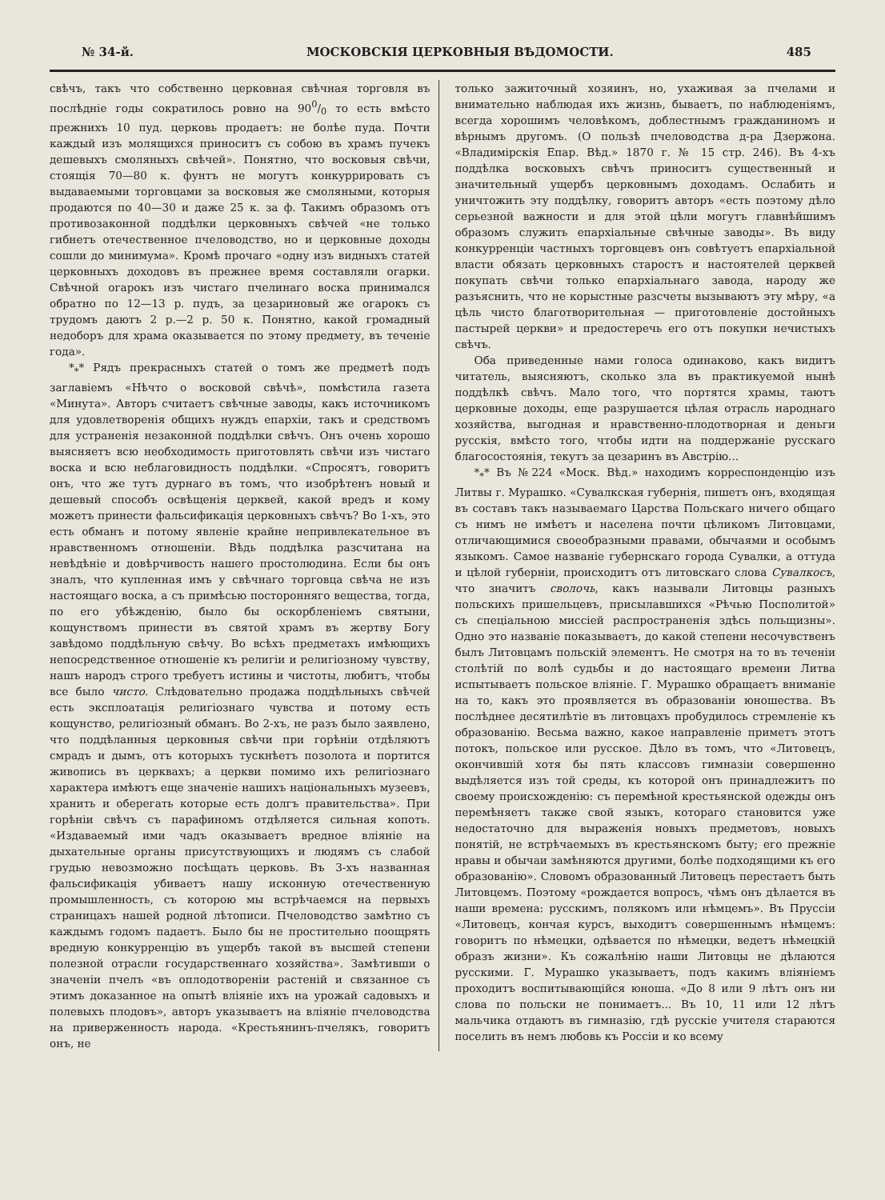№ 34-й. МОСКОВСКІЯ ЦЕРКОВНЫЯ ВѢДОМОСТИ. 485
свѣчъ, такъ что собственно церковная свѣчная торговля въ послѣдніе годы сократилось ровно на 900/0 то есть вмѣсто прежнихъ 10 пуд. церковь продаетъ: не болѣе пуда. Почти каждый изъ молящихся приноситъ съ собою въ храмъ пучекъ дешевыхъ смоляныхъ свѣчей». Понятно, что восковыя свѣчи, стоящія 70—80 к. фунтъ не могутъ конкуррировать съ выдаваемыми торговцами за восковыя же смоляными, которыя продаются по 40—30 и даже 25 к. за ф. Такимъ образомъ отъ противозаконной поддѣлки церковныхъ свѣчей «не только гибнетъ отечественное пчеловодство, но и церковные доходы сошли до минимума». Кромѣ прочаго «одну изъ видныхъ статей церковныхъ доходовъ въ прежнее время составляли огарки. Свѣчной огарокъ изъ чистаго пчелинаго воска принимался обратно по 12—13 р. пудъ, за цезариновый же огарокъ съ трудомъ даютъ 2 р.—2 р. 50 к. Понятно, какой громадный недоборъ для храма оказывается по этому предмету, въ теченіе года».
*<sub>*</sub>* Рядъ прекрасныхъ статей о томъ же предметѣ подъ заглавіемъ «Нѣчто о восковой свѣчѣ», помѣстила газета «Минута». Авторъ считаетъ свѣчные заводы, какъ источникомъ для удовлетворенія общихъ нуждъ епархіи, такъ и средствомъ для устраненія незаконной поддѣлки свѣчъ. Онъ очень хорошо выясняетъ всю необходимость приготовлять свѣчи изъ чистаго воска и всю неблаговидность поддѣлки. «Спросятъ, говоритъ онъ, что же тутъ дурнаго въ томъ, что изобрѣтенъ новый и дешевый способъ освѣщенія церквей, какой вредъ и кому можетъ принести фальсификація церковныхъ свѣчъ? Во 1-хъ, это есть обманъ и потому явленіе крайне непривлекательное въ нравственномъ отношеніи. Вѣдь поддѣлка разсчитана на невѣдѣніе и довѣрчивость нашего простолюдина. Если бы онъ зналъ, что купленная имъ у свѣчнаго торговца свѣча не изъ настоящаго воска, а съ примѣсью посторонняго вещества, тогда, по его убѣжденію, было бы оскорбленіемъ святыни, кощунствомъ принести въ святой храмъ въ жертву Богу завѣдомо поддѣльную свѣчу. Во всѣхъ предметахъ имѣющихъ непосредственное отношеніе къ религіи и религіозному чувству, нашъ народъ строго требуетъ истины и чистоты, любитъ, чтобы все было чисто. Слѣдовательно продажа поддѣльныхъ свѣчей есть эксплоатація религіознаго чувства и потому есть кощунство, религіозный обманъ. Во 2-хъ, не разъ было заявлено, что поддѣланныя церковныя свѣчи при горѣніи отдѣляютъ смрадъ и дымъ, отъ которыхъ тускнѣетъ позолота и портится живопись въ церквахъ; а церкви помимо ихъ религіознаго характера имѣютъ еще значеніе нашихъ національныхъ музеевъ, хранить и оберегать которые есть долгъ правительства». При горѣніи свѣчъ съ парафиномъ отдѣляется сильная копоть. «Издаваемый ими чадъ оказываетъ вредное вліяніе на дыхательные органы присутствующихъ и людямъ съ слабой грудью невозможно посѣщать церковь. Въ 3-хъ названная фальсификація убиваетъ нашу исконную отечественную промышленность, съ которою мы встрѣчаемся на первыхъ страницахъ нашей родной лѣтописи. Пчеловодство замѣтно съ каждымъ годомъ падаетъ. Было бы не простительно поощрять вредную конкурренцію въ ущербъ такой въ высшей степени полезной отрасли государственнаго хозяйства». Замѣтивши о значеніи пчелъ «въ оплодотвореніи растеній и связанное съ этимъ доказанное на опытѣ вліяніе ихъ на урожай садовыхъ и полевыхъ плодовъ», авторъ указываетъ на вліяніе пчеловодства на привержeнность народа. «Крестьянинъ-пчелякъ, говоритъ онъ, не
только зажиточный хозяинъ, но, ухаживая за пчелами и внимательно наблюдая ихъ жизнь, бываетъ, по наблюденіямъ, всегда хорошимъ человѣкомъ, доблестнымъ гражданиномъ и вѣрнымъ другомъ. (О пользѣ пчеловодства д-ра Дзержона. «Владимірскія Епар. Вѣд.» 1870 г. № 15 стр. 246). Въ 4-хъ поддѣлка восковыхъ свѣчъ приноситъ существенный и значительный ущербъ церковнымъ доходамъ. Ослабить и уничтожить эту поддѣлку, говоритъ авторъ «есть поэтому дѣло серьезной важности и для этой цѣли могутъ главнѣйшимъ образомъ служить епархіальные свѣчные заводы». Въ виду конкурренціи частныхъ торговцевъ онъ совѣтуетъ епархіальной власти обязать церковныхъ старостъ и настоятелей церквей покупать свѣчи только епархіальнаго завода, народу же разъяснить, что не корыстные разсчеты вызываютъ эту мѣру, «а цѣль чисто благотворительная — приготовленіе достойныхъ пастырей церкви» и предостеречь его отъ покупки нечистыхъ свѣчъ.
Оба приведенные нами голоса одинаково, какъ видитъ читатель, выясняютъ, сколько зла въ практикуемой нынѣ поддѣлкѣ свѣчъ. Мало того, что портятся храмы, таютъ церковные доходы, еще разрушается цѣлая отрасль народнаго хозяйства, выгодная и нравственно-плодотворная и деньги русскія, вмѣсто того, чтобы идти на поддержаніе русскаго благосостоянія, текутъ за цезаринъ въ Австрію...
*<sub>*</sub>* Въ №224 «Моск. Вѣд.» находимъ корреспонденцію изъ Литвы г. Мурашко. «Сувалкская губернія, пишетъ онъ, входящая въ составъ такъ называемаго Царства Польскаго ничего общаго съ нимъ не имѣетъ и населена почти цѣликомъ Литовцами, отличающимися своеобразными правами, обычаями и особымъ языкомъ. Самое названіе губернскаго города Сувалки, а оттуда и цѣлой губерніи, происходитъ отъ литовскаго слова Сувалкосъ, что значитъ сволочь, какъ называли Литовцы разныхъ польскихъ пришельцевъ, присылавшихся «Рѣчью Посполитой» съ спеціальною миссіей распространенія здѣсь польщизны». Одно это названіе показываетъ, до какой степени несочувственъ былъ Литовцамъ польскій элементъ. Не смотря на то въ теченіи столѣтій по волѣ судьбы и до настоящаго времени Литва испытываетъ польское вліяніе. Г. Мурашко обращаетъ вниманіе на то, какъ это проявляется въ образованіи юношества. Въ послѣднее десятилѣтіе въ литовцахъ пробудилось стремленіе къ образованію. Весьма важно, какое направленіе приметъ этотъ потокъ, польское или русское. Дѣло въ томъ, что «Литовецъ, окончившій хотя бы пять классовъ гимназіи совершенно выдѣляется изъ той среды, къ которой онъ принадлежитъ по своему происхожденію: съ перемѣной крестьянской одежды онъ перемѣняетъ также свой языкъ, котораго становится уже недостаточно для выраженія новыхъ предметовъ, новыхъ понятій, не встрѣчаемыхъ въ крестьянскомъ быту; его прежніе нравы и обычаи замѣняются другими, болѣе подходящими къ его образованію». Словомъ образованный Литовецъ перестаетъ быть Литовцемъ. Поэтому «рождается вопросъ, чѣмъ онъ дѣлается въ наши времена: русскимъ, полякомъ или нѣмцемъ». Въ Пруссіи «Литовецъ, кончая курсъ, выходитъ совершеннымъ нѣмцемъ: говоритъ по нѣмецки, одѣвается по нѣмецки, ведетъ нѣмецкій образъ жизни». Къ сожалѣнію наши Литовцы не дѣлаются русскими. Г. Мурашко указываетъ, подъ какимъ вліяніемъ проходитъ воспитывающійся юноша. «До 8 или 9 лѣтъ онъ ни слова по польски не понимаетъ... Въ 10, 11 или 12 лѣтъ мальчика отдаютъ въ гимназію, гдѣ русскіе учителя стараются поселить въ немъ любовь къ Россіи и ко всему